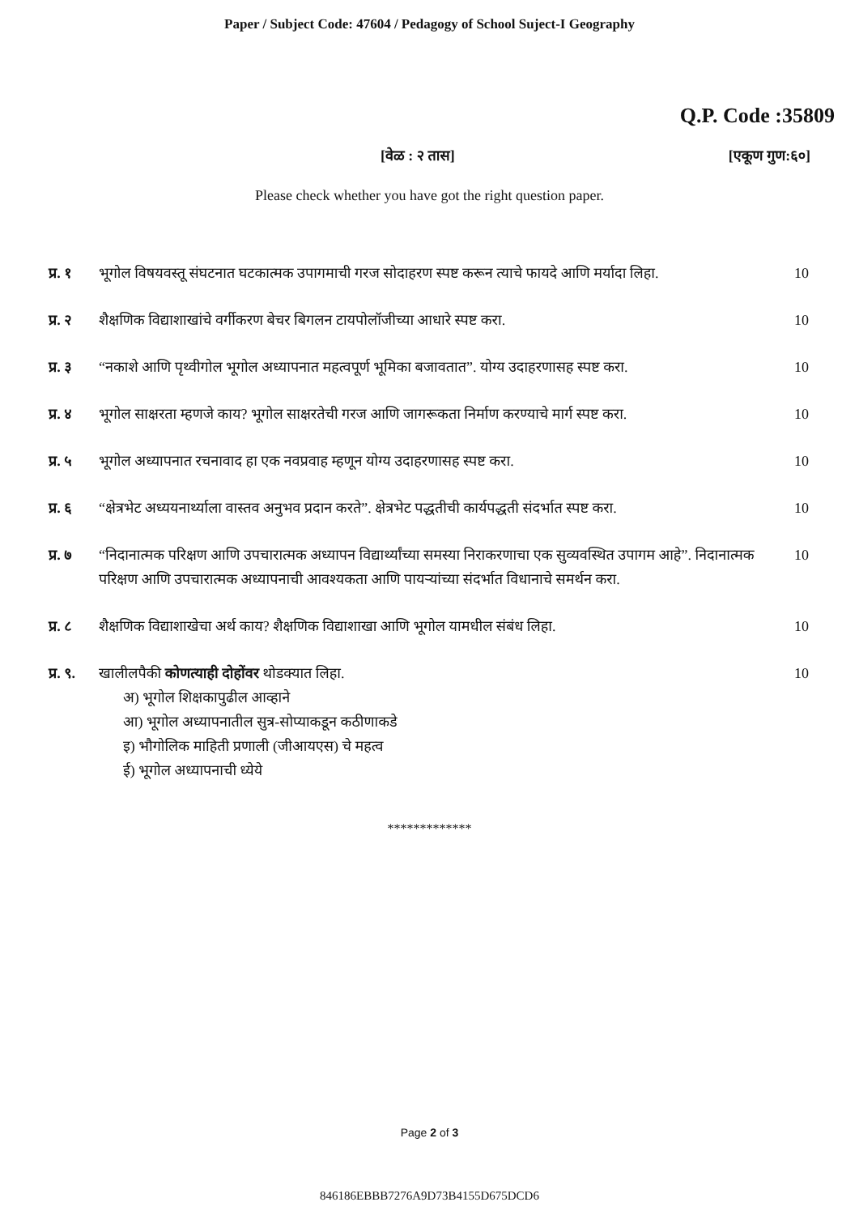Paper / Subject Code: 47604 / Pedagogy of School Suject-I Geography
Q.P. Code :35809
[वेळ : २ तास] [एकूण गुण:६०]
Please check whether you have got the right question paper.
| प्र. १ | भूगोल विषयवस्तू संघटनात घटकात्मक उपागमाची गरज सोदाहरण स्पष्ट करून त्याचे फायदे आणि मर्यादा लिहा. | 10 |
| प्र. २ | शैक्षणिक विद्याशाखांचे वर्गीकरण बेचर बिगलन टायपोलॉजीच्या आधारे स्पष्ट करा. | 10 |
| प्र. ३ | “नकाशे आणि पृथ्वीगोल भूगोल अध्यापनात महत्वपूर्ण भूमिका बजावतात”. योग्य उदाहरणासह स्पष्ट करा. | 10 |
| प्र. ४ | भूगोल साक्षरता म्हणजे काय? भूगोल साक्षरतेची गरज आणि जागरूकता निर्माण करण्याचे मार्ग स्पष्ट करा. | 10 |
| प्र. ५ | भूगोल अध्यापनात रचनावाद हा एक नवप्रवाह म्हणून योग्य उदाहरणासह स्पष्ट करा. | 10 |
| प्र. ६ | “क्षेत्रभेट अध्ययनार्थ्याला वास्तव अनुभव प्रदान करते”. क्षेत्रभेट पद्धतीची कार्यपद्धती संदर्भात स्पष्ट करा. | 10 |
| प्र. ७ | “निदानात्मक परिक्षण आणि उपचारात्मक अध्यापन विद्यार्थ्यांच्या समस्या निराकरणाचा एक सुव्यवस्थित उपागम आहे”. निदानात्मक परिक्षण आणि उपचारात्मक अध्यापनाची आवश्यकता आणि पायऱ्यांच्या संदर्भात विधानाचे समर्थन करा. | 10 |
| प्र. ८ | शैक्षणिक विद्याशाखेचा अर्थ काय? शैक्षणिक विद्याशाखा आणि भूगोल यामधील संबंध लिहा. | 10 |
| प्र. ९. | खालीलपैकी कोणत्याही दोहोंवर थोडक्यात लिहा. अ) भूगोल शिक्षकापुढील आव्हाने आ) भूगोल अध्यापनातील सुत्र-सोप्याकडून कठीणाकडे इ) भौगोलिक माहिती प्रणाली (जीआयएस) चे महत्व ई) भूगोल अध्यापनाची ध्येये | 10 |
*************
Page 2 of 3
846186EBBB7276A9D73B4155D675DCD6